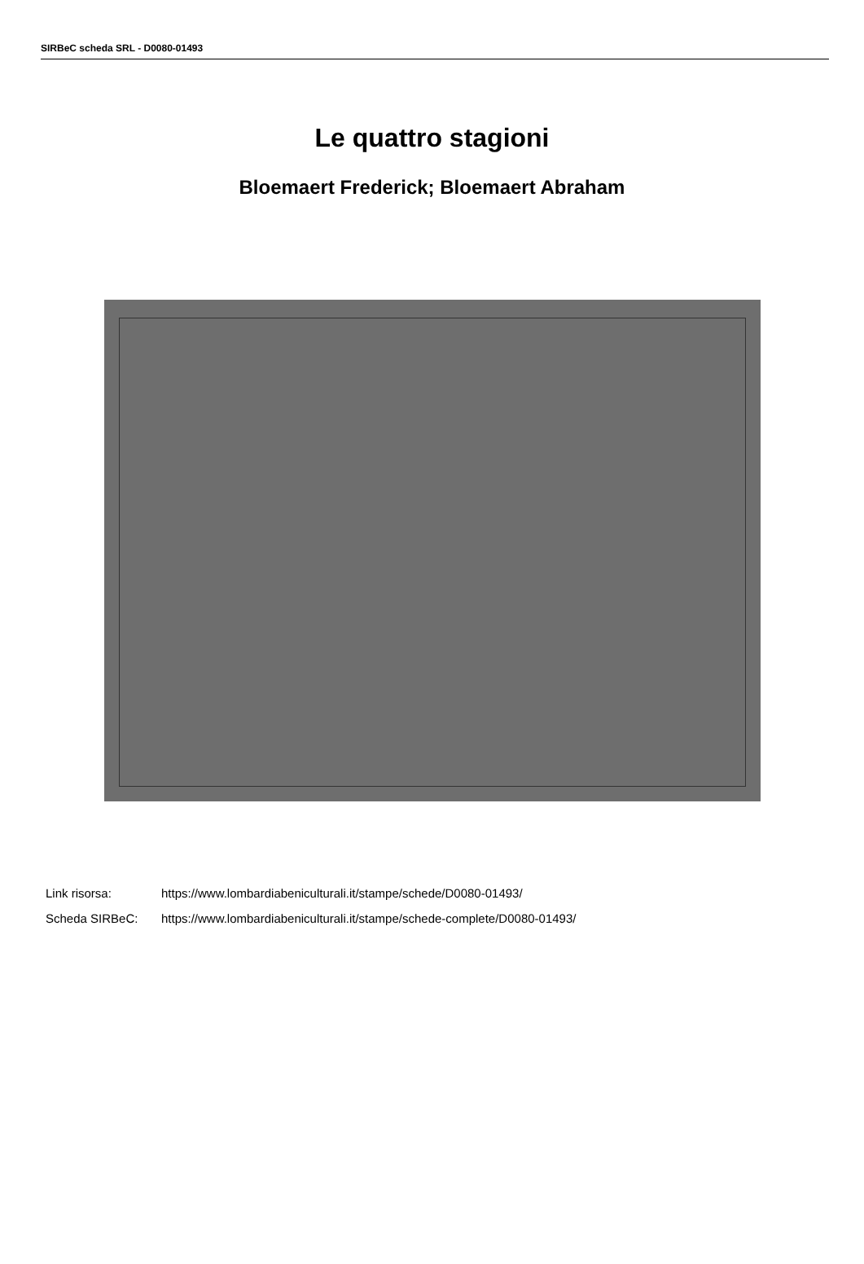SIRBeC scheda SRL - D0080-01493
Le quattro stagioni
Bloemaert Frederick; Bloemaert Abraham
Link risorsa: https://www.lombardiabeniculturali.it/stampe/schede/D0080-01493/
Scheda SIRBeC: https://www.lombardiabeniculturali.it/stampe/schede-complete/D0080-01493/